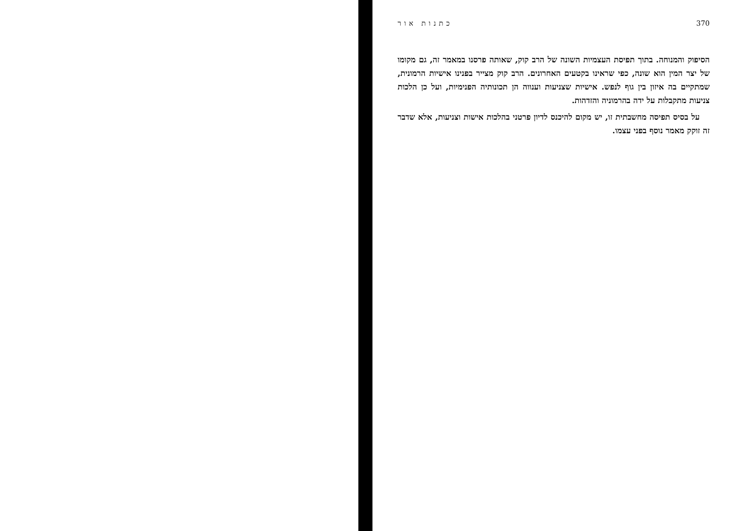כתנות אור 370
הסיפוק והמנוחה. בתוך תפיסת העצמיות השונה של הרב קוק, שאותה פרסנו במאמר זה, גם מקומו של יצר המין הוא שונה, כפי שראינו בקטעים האחרונים. הרב קוק מצייר בפנינו אישיות הרמונית, שמתקיים בה איזון בין גוף לנפש. אישיות שצניעות וענווה הן תכונותיה הפנימיות, ועל כן הלכות צניעות מתקבלות על ידה בהרמוניה והזדהות.
על בסיס תפיסה מחשבתית זו, יש מקום להיכנס לדיון פרטני בהלכות אישות וצניעות, אלא שדבר זה זוקק מאמר נוסף בפני עצמו.